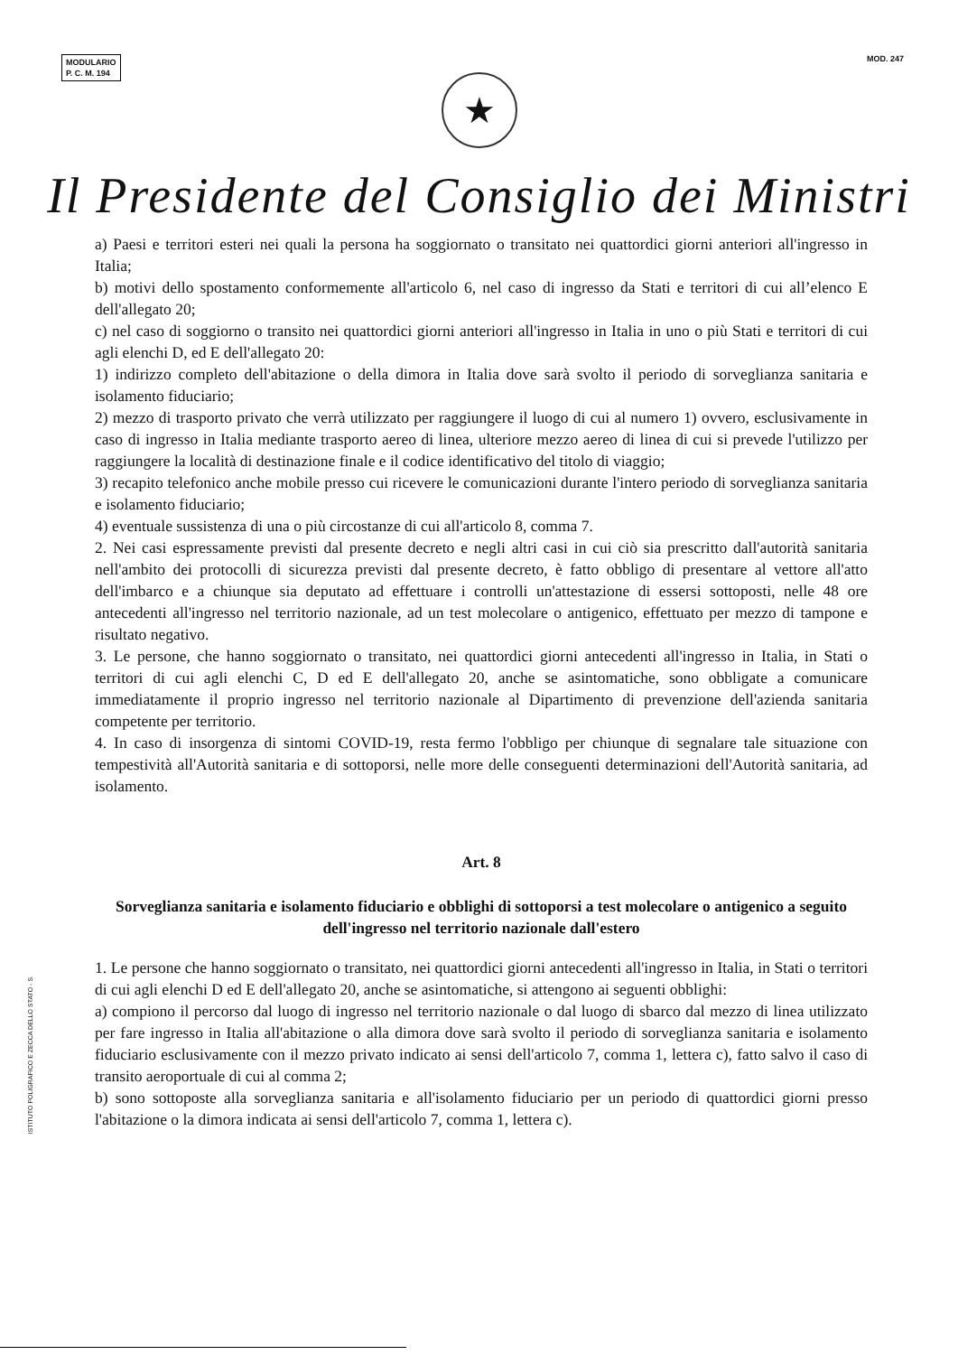MODULARIO
P. C. M. 194
MOD. 247
★
Il Presidente del Consiglio dei Ministri
a) Paesi e territori esteri nei quali la persona ha soggiornato o transitato nei quattordici giorni anteriori all'ingresso in Italia;
b) motivi dello spostamento conformemente all'articolo 6, nel caso di ingresso da Stati e territori di cui all’elenco E dell'allegato 20;
c) nel caso di soggiorno o transito nei quattordici giorni anteriori all'ingresso in Italia in uno o più Stati e territori di cui agli elenchi D, ed E dell'allegato 20:
1) indirizzo completo dell'abitazione o della dimora in Italia dove sarà svolto il periodo di sorveglianza sanitaria e isolamento fiduciario;
2) mezzo di trasporto privato che verrà utilizzato per raggiungere il luogo di cui al numero 1) ovvero, esclusivamente in caso di ingresso in Italia mediante trasporto aereo di linea, ulteriore mezzo aereo di linea di cui si prevede l'utilizzo per raggiungere la località di destinazione finale e il codice identificativo del titolo di viaggio;
3) recapito telefonico anche mobile presso cui ricevere le comunicazioni durante l'intero periodo di sorveglianza sanitaria e isolamento fiduciario;
4) eventuale sussistenza di una o più circostanze di cui all'articolo 8, comma 7.
2. Nei casi espressamente previsti dal presente decreto e negli altri casi in cui ciò sia prescritto dall'autorità sanitaria nell'ambito dei protocolli di sicurezza previsti dal presente decreto, è fatto obbligo di presentare al vettore all'atto dell'imbarco e a chiunque sia deputato ad effettuare i controlli un'attestazione di essersi sottoposti, nelle 48 ore antecedenti all'ingresso nel territorio nazionale, ad un test molecolare o antigenico, effettuato per mezzo di tampone e risultato negativo.
3. Le persone, che hanno soggiornato o transitato, nei quattordici giorni antecedenti all'ingresso in Italia, in Stati o territori di cui agli elenchi C, D ed E dell'allegato 20, anche se asintomatiche, sono obbligate a comunicare immediatamente il proprio ingresso nel territorio nazionale al Dipartimento di prevenzione dell'azienda sanitaria competente per territorio.
4. In caso di insorgenza di sintomi COVID-19, resta fermo l'obbligo per chiunque di segnalare tale situazione con tempestività all'Autorità sanitaria e di sottoporsi, nelle more delle conseguenti determinazioni dell'Autorità sanitaria, ad isolamento.
Art. 8
Sorveglianza sanitaria e isolamento fiduciario e obblighi di sottoporsi a test molecolare o antigenico a seguito dell'ingresso nel territorio nazionale dall'estero
1. Le persone che hanno soggiornato o transitato, nei quattordici giorni antecedenti all'ingresso in Italia, in Stati o territori di cui agli elenchi D ed E dell'allegato 20, anche se asintomatiche, si attengono ai seguenti obblighi:
a) compiono il percorso dal luogo di ingresso nel territorio nazionale o dal luogo di sbarco dal mezzo di linea utilizzato per fare ingresso in Italia all'abitazione o alla dimora dove sarà svolto il periodo di sorveglianza sanitaria e isolamento fiduciario esclusivamente con il mezzo privato indicato ai sensi dell'articolo 7, comma 1, lettera c), fatto salvo il caso di transito aeroportuale di cui al comma 2;
b) sono sottoposte alla sorveglianza sanitaria e all'isolamento fiduciario per un periodo di quattordici giorni presso l'abitazione o la dimora indicata ai sensi dell'articolo 7, comma 1, lettera c).
ISTITUTO POLIGRAFICO E ZECCA DELLO STATO - S.